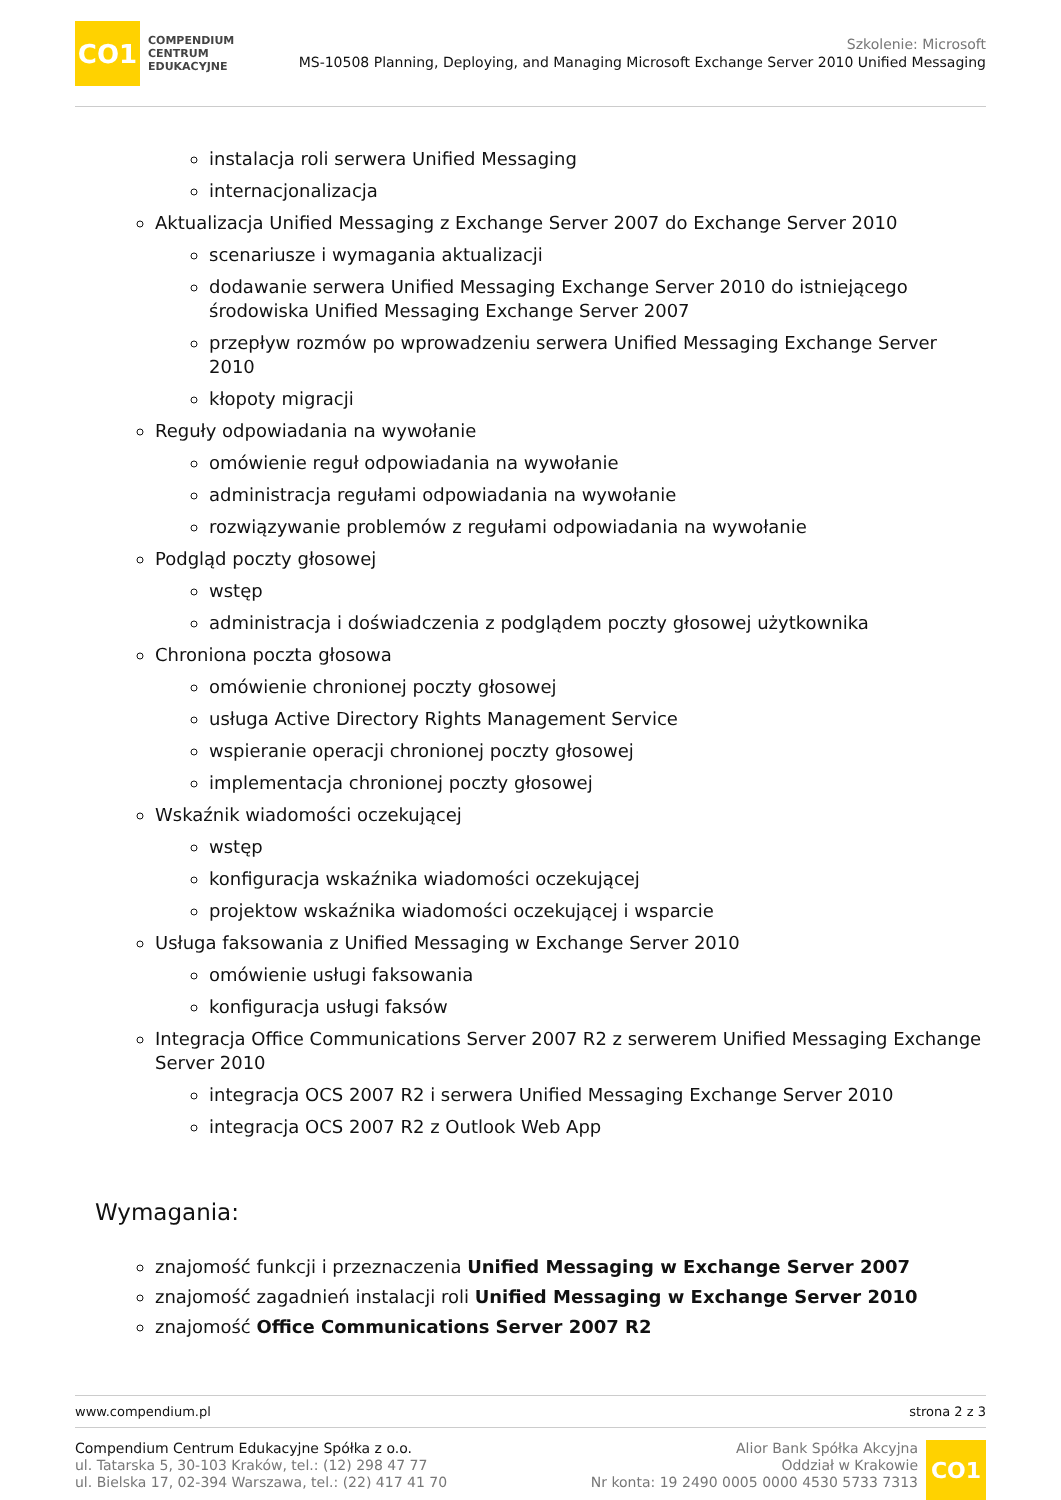CO1
COMPENDIUM
CENTRUM
EDUKACYJNE
Szkolenie: Microsoft
MS-10508 Planning, Deploying, and Managing Microsoft Exchange Server 2010 Unified Messaging
instalacja roli serwera Unified Messaging
internacjonalizacja
Aktualizacja Unified Messaging z Exchange Server 2007 do Exchange Server 2010
scenariusze i wymagania aktualizacji
dodawanie serwera Unified Messaging Exchange Server 2010 do istniejącego środowiska Unified Messaging Exchange Server 2007
przepływ rozmów po wprowadzeniu serwera Unified Messaging Exchange Server 2010
kłopoty migracji
Reguły odpowiadania na wywołanie
omówienie reguł odpowiadania na wywołanie
administracja regułami odpowiadania na wywołanie
rozwiązywanie problemów z regułami odpowiadania na wywołanie
Podgląd poczty głosowej
wstęp
administracja i doświadczenia z podglądem poczty głosowej użytkownika
Chroniona poczta głosowa
omówienie chronionej poczty głosowej
usługa Active Directory Rights Management Service
wspieranie operacji chronionej poczty głosowej
implementacja chronionej poczty głosowej
Wskaźnik wiadomości oczekującej
wstęp
konfiguracja wskaźnika wiadomości oczekującej
projektow wskaźnika wiadomości oczekującej i wsparcie
Usługa faksowania z Unified Messaging w Exchange Server 2010
omówienie usługi faksowania
konfiguracja usługi faksów
Integracja Office Communications Server 2007 R2 z serwerem Unified Messaging Exchange Server 2010
integracja OCS 2007 R2 i serwera Unified Messaging Exchange Server 2010
integracja OCS 2007 R2 z Outlook Web App
Wymagania:
znajomość funkcji i przeznaczenia Unified Messaging w Exchange Server 2007
znajomość zagadnień instalacji roli Unified Messaging w Exchange Server 2010
znajomość Office Communications Server 2007 R2
www.compendium.pl strona 2 z 3
Compendium Centrum Edukacyjne Spółka z o.o.
ul. Tatarska 5, 30-103 Kraków, tel.: (12) 298 47 77
ul. Bielska 17, 02-394 Warszawa, tel.: (22) 417 41 70
Alior Bank Spółka Akcyjna
Oddział w Krakowie
Nr konta: 19 2490 0005 0000 4530 5733 7313
CO1